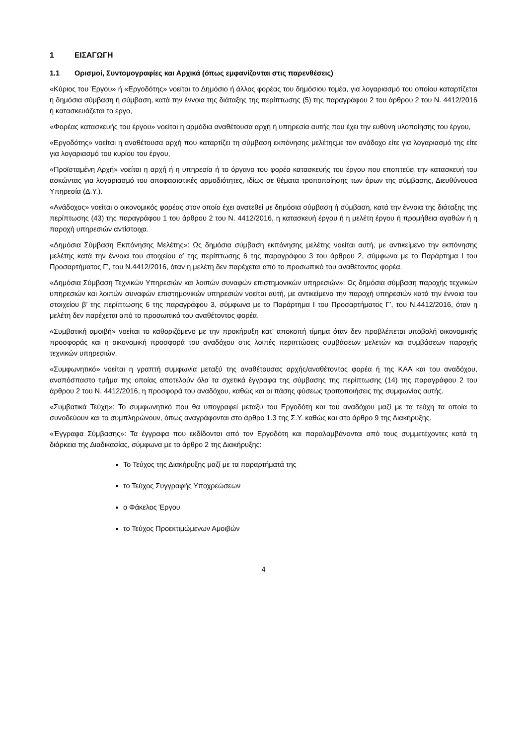1 ΕΙΣΑΓΩΓΗ
1.1 Ορισμοί, Συντομογραφίες και Αρχικά (όπως εμφανίζονται στις παρενθέσεις)
«Κύριος του Έργου» ή «Εργοδότης» νοείται το Δημόσιο ή άλλος φορέας του δημόσιου τομέα, για λογαριασμό του οποίου καταρτίζεται η δημόσια σύμβαση ή σύμβαση, κατά την έννοια της διάταξης της περίπτωσης (5) της παραγράφου 2 του άρθρου 2 του Ν. 4412/2016 ή κατασκευάζεται το έργο,
«Φορέας κατασκευής του έργου» νοείται η αρμόδια αναθέτουσα αρχή ή υπηρεσία αυτής που έχει την ευθύνη υλοποίησης του έργου,
«Εργοδότης» νοείται η αναθέτουσα αρχή που καταρτίζει τη σύμβαση εκπόνησης μελέτηςμε τον ανάδοχο είτε για λογαριασμό της είτε για λογαριασμό του κυρίου του έργου,
«Προϊσταμένη Αρχή» νοείται η αρχή ή η υπηρεσία ή το όργανο του φορέα κατασκευής του έργου που εποπτεύει την κατασκευή του ασκώντας για λογαριασμό του αποφασιστικές αρμοδιότητες, ιδίως σε θέματα τροποποίησης των όρων της σύμβασης, Διευθύνουσα Υπηρεσία (Δ.Υ.).
«Ανάδοχος» νοείται ο οικονομικός φορέας στον οποίο έχει ανατεθεί με δημόσια σύμβαση ή σύμβαση, κατά την έννοια της διάταξης της περίπτωσης (43) της παραγράφου 1 του άρθρου 2 του Ν. 4412/2016, η κατασκευή έργου ή η μελέτη έργου ή προμήθεια αγαθών ή η παροχή υπηρεσιών αντίστοιχα.
«Δημόσια Σύμβαση Εκπόνησης Μελέτης»: Ως δημόσια σύμβαση εκπόνησης μελέτης νοείται αυτή, με αντικείμενο την εκπόνησης μελέτης κατά την έννοια του στοιχείου α’ της περίπτωσης 6 της παραγράφου 3 του άρθρου 2, σύμφωνα με το Παράρτημα Ι του Προσαρτήματος Γ’, του Ν.4412/2016, όταν η μελέτη δεν παρέχεται από το προσωπικό του αναθέτοντος φορέα.
«Δημόσια Σύμβαση Τεχνικών Υπηρεσιών και λοιπών συναφών επιστημονικών υπηρεσιών»: Ως δημόσια σύμβαση παροχής τεχνικών υπηρεσιών και λοιπών συναφών επιστημονικών υπηρεσιών νοείται αυτή, με αντικείμενο την παροχή υπηρεσιών κατά την έννοια του στοιχείου β’ της περίπτωσης 6 της παραγράφου 3, σύμφωνα με το Παράρτημα Ι του Προσαρτήματος Γ’, του Ν.4412/2016, όταν η μελέτη δεν παρέχεται από το προσωπικό του αναθέτοντος φορέα.
«Συμβατική αμοιβή» νοείται το καθοριζόμενο με την προκήρυξη κατ' αποκοπή τίμημα όταν δεν προβλέπεται υποβολή οικονομικής προσφοράς και η οικονομική προσφορά του αναδόχου στις λοιπές περιπτώσεις συμβάσεων μελετών και συμβάσεων παροχής τεχνικών υπηρεσιών.
«Συμφωνητικό» νοείται η γραπτή συμφωνία μεταξύ της αναθέτουσας αρχής/αναθέτοντος φορέα ή της ΚΑΑ και του αναδόχου, αναπόσπαστο τμήμα της οποίας αποτελούν όλα τα σχετικά έγγραφα της σύμβασης της περίπτωσης (14) της παραγράφου 2 του άρθρου 2 του Ν. 4412/2016, η προσφορά του αναδόχου, καθώς και οι πάσης φύσεως τροποποιήσεις της συμφωνίας αυτής.
«Συμβατικά Τεύχη»: Το συμφωνητικό που θα υπογραφεί μεταξύ του Εργοδότη και του αναδόχου μαζί με τα τεύχη τα οποία το συνοδεύουν και το συμπληρώνουν, όπως αναγράφονται στο άρθρο 1.3 της Σ.Υ. καθώς και στο άρθρο 9 της Διακήρυξης.
«Έγγραφα Σύμβασης»: Τα έγγραφα που εκδίδονται από τον Εργοδότη και παραλαμβάνονται από τους συμμετέχοντες κατά τη διάρκεια της Διαδικασίας, σύμφωνα με το άρθρο 2 της Διακήρυξης:
Το Τεύχος της Διακήρυξης μαζί με τα παραρτήματά της
το Τεύχος Συγγραφής Υποχρεώσεων
ο Φάκελος Έργου
το Τεύχος Προεκτιμώμενων Αμοιβών
4